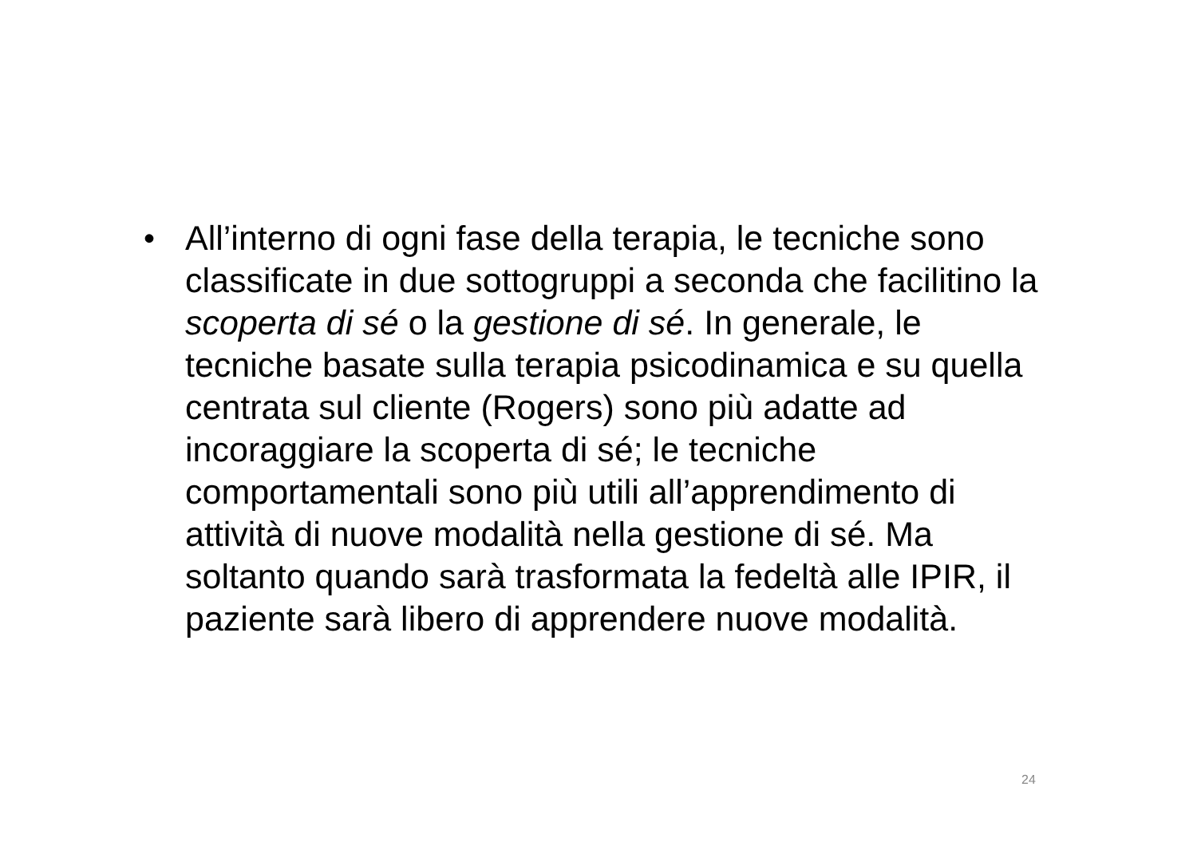• All’interno di ogni fase della terapia, le tecniche sono classificate in due sottogruppi a seconda che facilitino la scoperta di sé o la gestione di sé. In generale, le tecniche basate sulla terapia psicodinamica e su quella centrata sul cliente (Rogers) sono più adatte ad incoraggiare la scoperta di sé; le tecniche comportamentali sono più utili all’apprendimento di attività di nuove modalità nella gestione di sé. Ma soltanto quando sarà trasformata la fedeltà alle IPIR, il paziente sarà libero di apprendere nuove modalità.
24